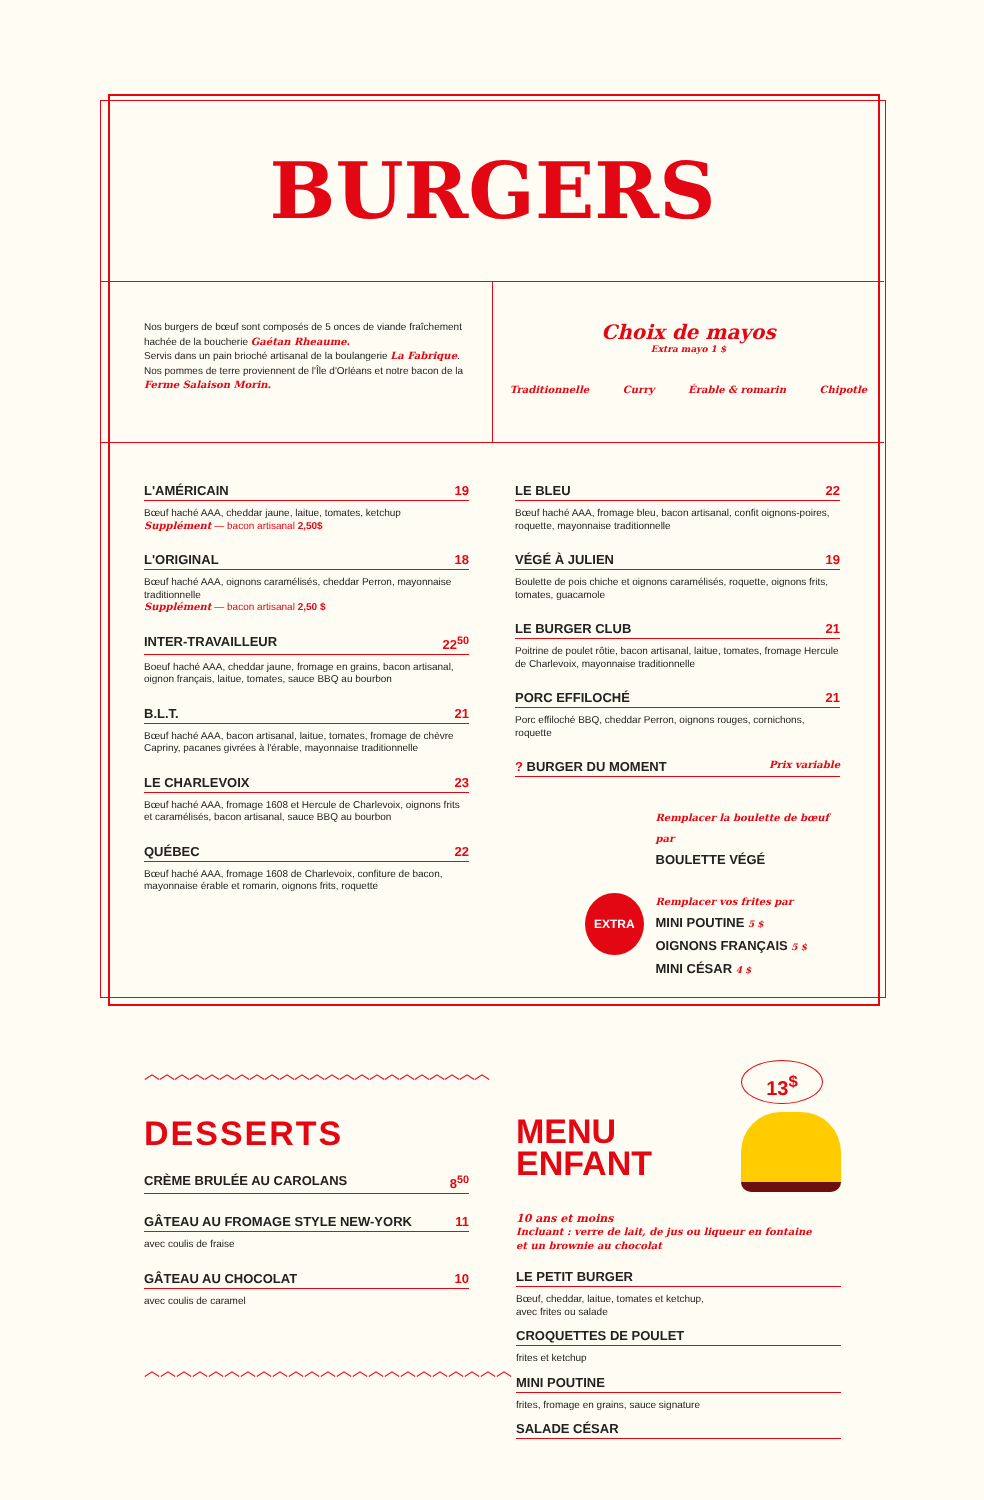BURGERS
Nos burgers de bœuf sont composés de 5 onces de viande fraîchement hachée de la boucherie Gaétan Rheaume.
Servis dans un pain brioché artisanal de la boulangerie La Fabrique.
Nos pommes de terre proviennent de l'Île d'Orléans et notre bacon de la Ferme Salaison Morin.
Choix de mayos
Extra mayo 1 $
Traditionnelle Curry Érable & romarin Chipotle
L'AMÉRICAIN 19
Bœuf haché AAA, cheddar jaune, laitue, tomates, ketchup
Supplément — bacon artisanal 2,50$
L'ORIGINAL 18
Bœuf haché AAA, oignons caramélisés, cheddar Perron, mayonnaise traditionnelle
Supplément — bacon artisanal 2,50 $
INTER-TRAVAILLEUR 22<sup>50</sup>
Boeuf haché AAA, cheddar jaune, fromage en grains, bacon artisanal, oignon français, laitue, tomates, sauce BBQ au bourbon
B.L.T. 21
Bœuf haché AAA, bacon artisanal, laitue, tomates, fromage de chèvre Capriny, pacanes givrées à l'érable, mayonnaise traditionnelle
LE CHARLEVOIX 23
Bœuf haché AAA, fromage 1608 et Hercule de Charlevoix, oignons frits et caramélisés, bacon artisanal, sauce BBQ au bourbon
QUÉBEC 22
Bœuf haché AAA, fromage 1608 de Charlevoix, confiture de bacon, mayonnaise érable et romarin, oignons frits, roquette
LE BLEU 22
Bœuf haché AAA, fromage bleu, bacon artisanal, confit oignons-poires, roquette, mayonnaise traditionnelle
VÉGÉ À JULIEN 19
Boulette de pois chiche et oignons caramélisés, roquette, oignons frits, tomates, guacamole
LE BURGER CLUB 21
Poitrine de poulet rôtie, bacon artisanal, laitue, tomates, fromage Hercule de Charlevoix, mayonnaise traditionnelle
PORC EFFILOCHÉ 21
Porc effiloché BBQ, cheddar Perron, oignons rouges, cornichons, roquette
? BURGER DU MOMENT Prix variable
EXTRA
Remplacer la boulette de bœuf par
BOULETTE VÉGÉ
Remplacer vos frites par
MINI POUTINE 5 $
OIGNONS FRANÇAIS 5 $
MINI CÉSAR 4 $
︿︿︿︿︿︿︿︿︿︿︿︿︿︿︿︿︿︿︿︿︿︿︿
DESSERTS
CRÈME BRULÉE AU CAROLANS 8<sup>50</sup>
GÂTEAU AU FROMAGE STYLE NEW-YORK 11
avec coulis de fraise
GÂTEAU AU CHOCOLAT 10
avec coulis de caramel
︿︿︿︿︿︿︿︿︿︿︿︿︿︿︿︿︿︿︿︿︿︿︿
MENU
ENFANT
13<sup>$</sup>
10 ans et moins
Incluant : verre de lait, de jus ou liqueur en fontaine
et un brownie au chocolat
LE PETIT BURGER
Bœuf, cheddar, laitue, tomates et ketchup,
avec frites ou salade
CROQUETTES DE POULET
frites et ketchup
MINI POUTINE
frites, fromage en grains, sauce signature
SALADE CÉSAR